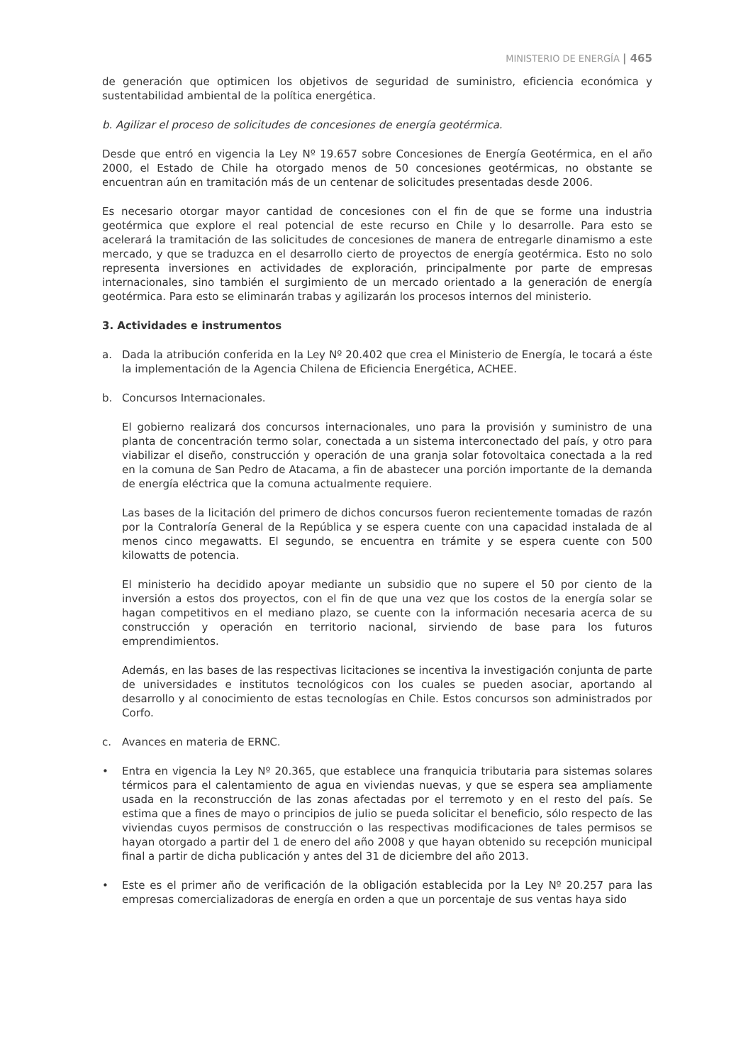MINISTERIO DE ENERGÍA | 465
de generación que optimicen los objetivos de seguridad de suministro, eficiencia económica y sustentabilidad ambiental de la política energética.
b. Agilizar el proceso de solicitudes de concesiones de energía geotérmica.
Desde que entró en vigencia la Ley Nº 19.657 sobre Concesiones de Energía Geotérmica, en el año 2000, el Estado de Chile ha otorgado menos de 50 concesiones geotérmicas, no obstante se encuentran aún en tramitación más de un centenar de solicitudes presentadas desde 2006.
Es necesario otorgar mayor cantidad de concesiones con el fin de que se forme una industria geotérmica que explore el real potencial de este recurso en Chile y lo desarrolle. Para esto se acelerará la tramitación de las solicitudes de concesiones de manera de entregarle dinamismo a este mercado, y que se traduzca en el desarrollo cierto de proyectos de energía geotérmica. Esto no solo representa inversiones en actividades de exploración, principalmente por parte de empresas internacionales, sino también el surgimiento de un mercado orientado a la generación de energía geotérmica. Para esto se eliminarán trabas y agilizarán los procesos internos del ministerio.
3. Actividades e instrumentos
a. Dada la atribución conferida en la Ley Nº 20.402 que crea el Ministerio de Energía, le tocará a éste la implementación de la Agencia Chilena de Eficiencia Energética, ACHEE.
b. Concursos Internacionales.
El gobierno realizará dos concursos internacionales, uno para la provisión y suministro de una planta de concentración termo solar, conectada a un sistema interconectado del país, y otro para viabilizar el diseño, construcción y operación de una granja solar fotovoltaica conectada a la red en la comuna de San Pedro de Atacama, a fin de abastecer una porción importante de la demanda de energía eléctrica que la comuna actualmente requiere.
Las bases de la licitación del primero de dichos concursos fueron recientemente tomadas de razón por la Contraloría General de la República y se espera cuente con una capacidad instalada de al menos cinco megawatts. El segundo, se encuentra en trámite y se espera cuente con 500 kilowatts de potencia.
El ministerio ha decidido apoyar mediante un subsidio que no supere el 50 por ciento de la inversión a estos dos proyectos, con el fin de que una vez que los costos de la energía solar se hagan competitivos en el mediano plazo, se cuente con la información necesaria acerca de su construcción y operación en territorio nacional, sirviendo de base para los futuros emprendimientos.
Además, en las bases de las respectivas licitaciones se incentiva la investigación conjunta de parte de universidades e institutos tecnológicos con los cuales se pueden asociar, aportando al desarrollo y al conocimiento de estas tecnologías en Chile. Estos concursos son administrados por Corfo.
c. Avances en materia de ERNC.
• Entra en vigencia la Ley Nº 20.365, que establece una franquicia tributaria para sistemas solares térmicos para el calentamiento de agua en viviendas nuevas, y que se espera sea ampliamente usada en la reconstrucción de las zonas afectadas por el terremoto y en el resto del país. Se estima que a fines de mayo o principios de julio se pueda solicitar el beneficio, sólo respecto de las viviendas cuyos permisos de construcción o las respectivas modificaciones de tales permisos se hayan otorgado a partir del 1 de enero del año 2008 y que hayan obtenido su recepción municipal final a partir de dicha publicación y antes del 31 de diciembre del año 2013.
• Este es el primer año de verificación de la obligación establecida por la Ley Nº 20.257 para las empresas comercializadoras de energía en orden a que un porcentaje de sus ventas haya sido